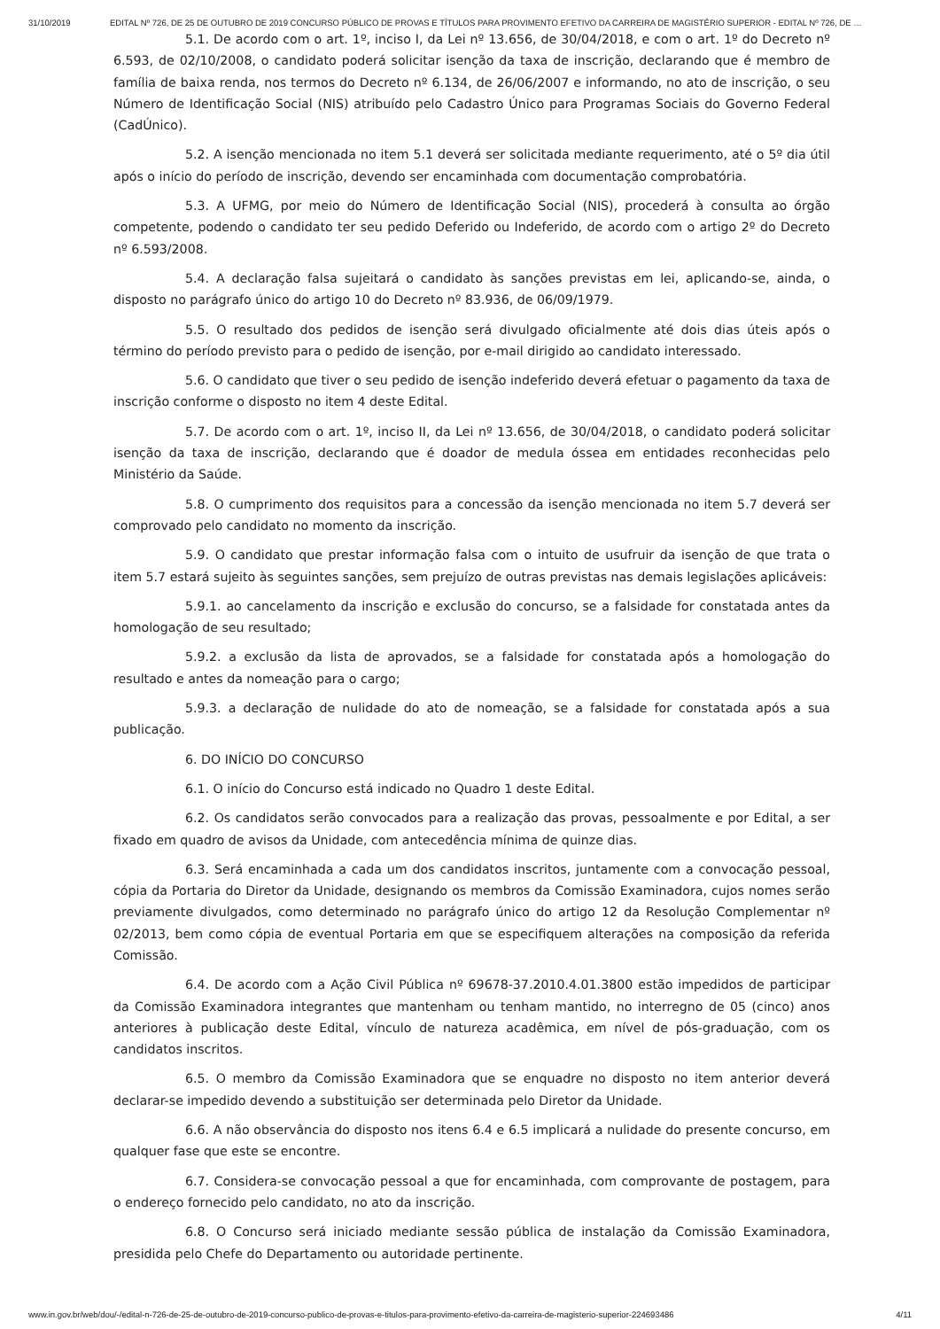31/10/2019 EDITAL Nº 726, DE 25 DE OUTUBRO DE 2019 CONCURSO PÚBLICO DE PROVAS E TÍTULOS PARA PROVIMENTO EFETIVO DA CARREIRA DE MAGISTÉRIO SUPERIOR - EDITAL Nº 726, DE …
5.1. De acordo com o art. 1º, inciso I, da Lei nº 13.656, de 30/04/2018, e com o art. 1º do Decreto nº 6.593, de 02/10/2008, o candidato poderá solicitar isenção da taxa de inscrição, declarando que é membro de família de baixa renda, nos termos do Decreto nº 6.134, de 26/06/2007 e informando, no ato de inscrição, o seu Número de Identificação Social (NIS) atribuído pelo Cadastro Único para Programas Sociais do Governo Federal (CadÚnico).
5.2. A isenção mencionada no item 5.1 deverá ser solicitada mediante requerimento, até o 5º dia útil após o início do período de inscrição, devendo ser encaminhada com documentação comprobatória.
5.3. A UFMG, por meio do Número de Identificação Social (NIS), procederá à consulta ao órgão competente, podendo o candidato ter seu pedido Deferido ou Indeferido, de acordo com o artigo 2º do Decreto nº 6.593/2008.
5.4. A declaração falsa sujeitará o candidato às sanções previstas em lei, aplicando-se, ainda, o disposto no parágrafo único do artigo 10 do Decreto nº 83.936, de 06/09/1979.
5.5. O resultado dos pedidos de isenção será divulgado oficialmente até dois dias úteis após o término do período previsto para o pedido de isenção, por e-mail dirigido ao candidato interessado.
5.6. O candidato que tiver o seu pedido de isenção indeferido deverá efetuar o pagamento da taxa de inscrição conforme o disposto no item 4 deste Edital.
5.7. De acordo com o art. 1º, inciso II, da Lei nº 13.656, de 30/04/2018, o candidato poderá solicitar isenção da taxa de inscrição, declarando que é doador de medula óssea em entidades reconhecidas pelo Ministério da Saúde.
5.8. O cumprimento dos requisitos para a concessão da isenção mencionada no item 5.7 deverá ser comprovado pelo candidato no momento da inscrição.
5.9. O candidato que prestar informação falsa com o intuito de usufruir da isenção de que trata o item 5.7 estará sujeito às seguintes sanções, sem prejuízo de outras previstas nas demais legislações aplicáveis:
5.9.1. ao cancelamento da inscrição e exclusão do concurso, se a falsidade for constatada antes da homologação de seu resultado;
5.9.2. a exclusão da lista de aprovados, se a falsidade for constatada após a homologação do resultado e antes da nomeação para o cargo;
5.9.3. a declaração de nulidade do ato de nomeação, se a falsidade for constatada após a sua publicação.
6. DO INÍCIO DO CONCURSO
6.1. O início do Concurso está indicado no Quadro 1 deste Edital.
6.2. Os candidatos serão convocados para a realização das provas, pessoalmente e por Edital, a ser fixado em quadro de avisos da Unidade, com antecedência mínima de quinze dias.
6.3. Será encaminhada a cada um dos candidatos inscritos, juntamente com a convocação pessoal, cópia da Portaria do Diretor da Unidade, designando os membros da Comissão Examinadora, cujos nomes serão previamente divulgados, como determinado no parágrafo único do artigo 12 da Resolução Complementar nº 02/2013, bem como cópia de eventual Portaria em que se especifiquem alterações na composição da referida Comissão.
6.4. De acordo com a Ação Civil Pública nº 69678-37.2010.4.01.3800 estão impedidos de participar da Comissão Examinadora integrantes que mantenham ou tenham mantido, no interregno de 05 (cinco) anos anteriores à publicação deste Edital, vínculo de natureza acadêmica, em nível de pós-graduação, com os candidatos inscritos.
6.5. O membro da Comissão Examinadora que se enquadre no disposto no item anterior deverá declarar-se impedido devendo a substituição ser determinada pelo Diretor da Unidade.
6.6. A não observância do disposto nos itens 6.4 e 6.5 implicará a nulidade do presente concurso, em qualquer fase que este se encontre.
6.7. Considera-se convocação pessoal a que for encaminhada, com comprovante de postagem, para o endereço fornecido pelo candidato, no ato da inscrição.
6.8. O Concurso será iniciado mediante sessão pública de instalação da Comissão Examinadora, presidida pelo Chefe do Departamento ou autoridade pertinente.
www.in.gov.br/web/dou/-/edital-n-726-de-25-de-outubro-de-2019-concurso-publico-de-provas-e-titulos-para-provimento-efetivo-da-carreira-de-magisterio-superior-224693486 4/11